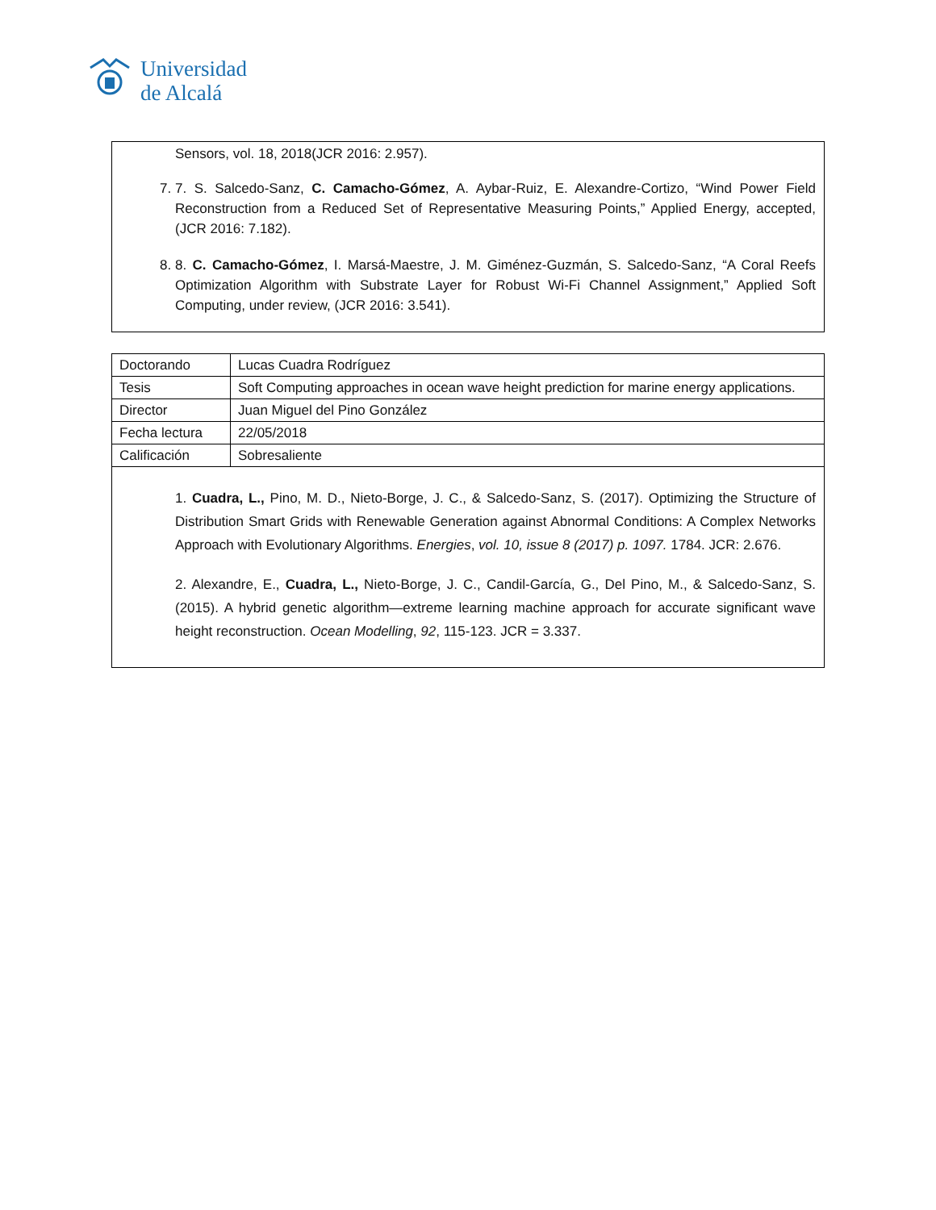Universidad
de Alcalá
Sensors, vol. 18, 2018(JCR 2016: 2.957).
7. 7. S. Salcedo-Sanz, C. Camacho-Gómez, A. Aybar-Ruiz, E. Alexandre-Cortizo, “Wind Power Field Reconstruction from a Reduced Set of Representative Measuring Points,” Applied Energy, accepted, (JCR 2016: 7.182).
8. 8. C. Camacho-Gómez, I. Marsá-Maestre, J. M. Giménez-Guzmán, S. Salcedo-Sanz, “A Coral Reefs Optimization Algorithm with Substrate Layer for Robust Wi-Fi Channel Assignment,” Applied Soft Computing, under review, (JCR 2016: 3.541).
| Doctorando | Lucas Cuadra Rodríguez |
| Tesis | Soft Computing approaches in ocean wave height prediction for marine energy applications. |
| Director | Juan Miguel del Pino González |
| Fecha lectura | 22/05/2018 |
| Calificación | Sobresaliente |
1. Cuadra, L., Pino, M. D., Nieto-Borge, J. C., & Salcedo-Sanz, S. (2017). Optimizing the Structure of Distribution Smart Grids with Renewable Generation against Abnormal Conditions: A Complex Networks Approach with Evolutionary Algorithms. Energies, vol. 10, issue 8 (2017) p. 1097. 1784. JCR: 2.676.
2. Alexandre, E., Cuadra, L., Nieto-Borge, J. C., Candil-García, G., Del Pino, M., & Salcedo-Sanz, S. (2015). A hybrid genetic algorithm—extreme learning machine approach for accurate significant wave height reconstruction. Ocean Modelling, 92, 115-123. JCR = 3.337.